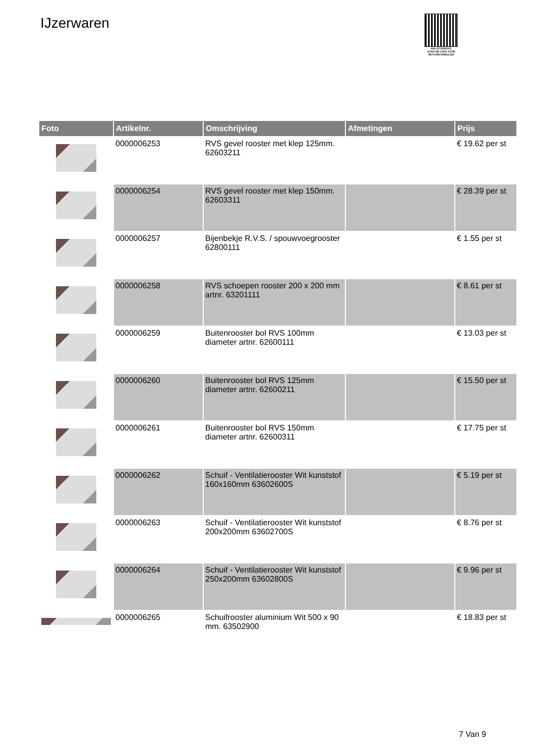IJzerwaren
PALLETSERVICE
SCAN QR-CODE VOOR RETOURFORMULIER
| Foto | Artikelnr. | Omschrijving | Afmetingen | Prijs |
| --- | --- | --- | --- | --- |
| | 0000006253 | RVS gevel rooster met klep 125mm. 62603211 | | € 19.62 per st |
| | 0000006254 | RVS gevel rooster met klep 150mm. 62603311 | | € 28.39 per st |
| | 0000006257 | Bijenbekje R.V.S. / spouwvoegrooster 62800111 | | € 1.55 per st |
| | 0000006258 | RVS schoepen rooster 200 x 200 mm artnr. 63201111 | | € 8.61 per st |
| | 0000006259 | Buitenrooster bol RVS 100mm diameter artnr. 62600111 | | € 13.03 per st |
| | 0000006260 | Buitenrooster bol RVS 125mm diameter artnr. 62600211 | | € 15.50 per st |
| | 0000006261 | Buitenrooster bol RVS 150mm diameter artnr. 62600311 | | € 17.75 per st |
| | 0000006262 | Schuif - Ventilatierooster Wit kunststof 160x160mm 63602600S | | € 5.19 per st |
| | 0000006263 | Schuif - Ventilatierooster Wit kunststof 200x200mm 63602700S | | € 8.76 per st |
| | 0000006264 | Schuif - Ventilatierooster Wit kunststof 250x200mm 63602800S | | € 9.96 per st |
| | 0000006265 | Schuifrooster aluminium Wit 500 x 90 mm. 63502900 | | € 18.83 per st |
7 Van 9